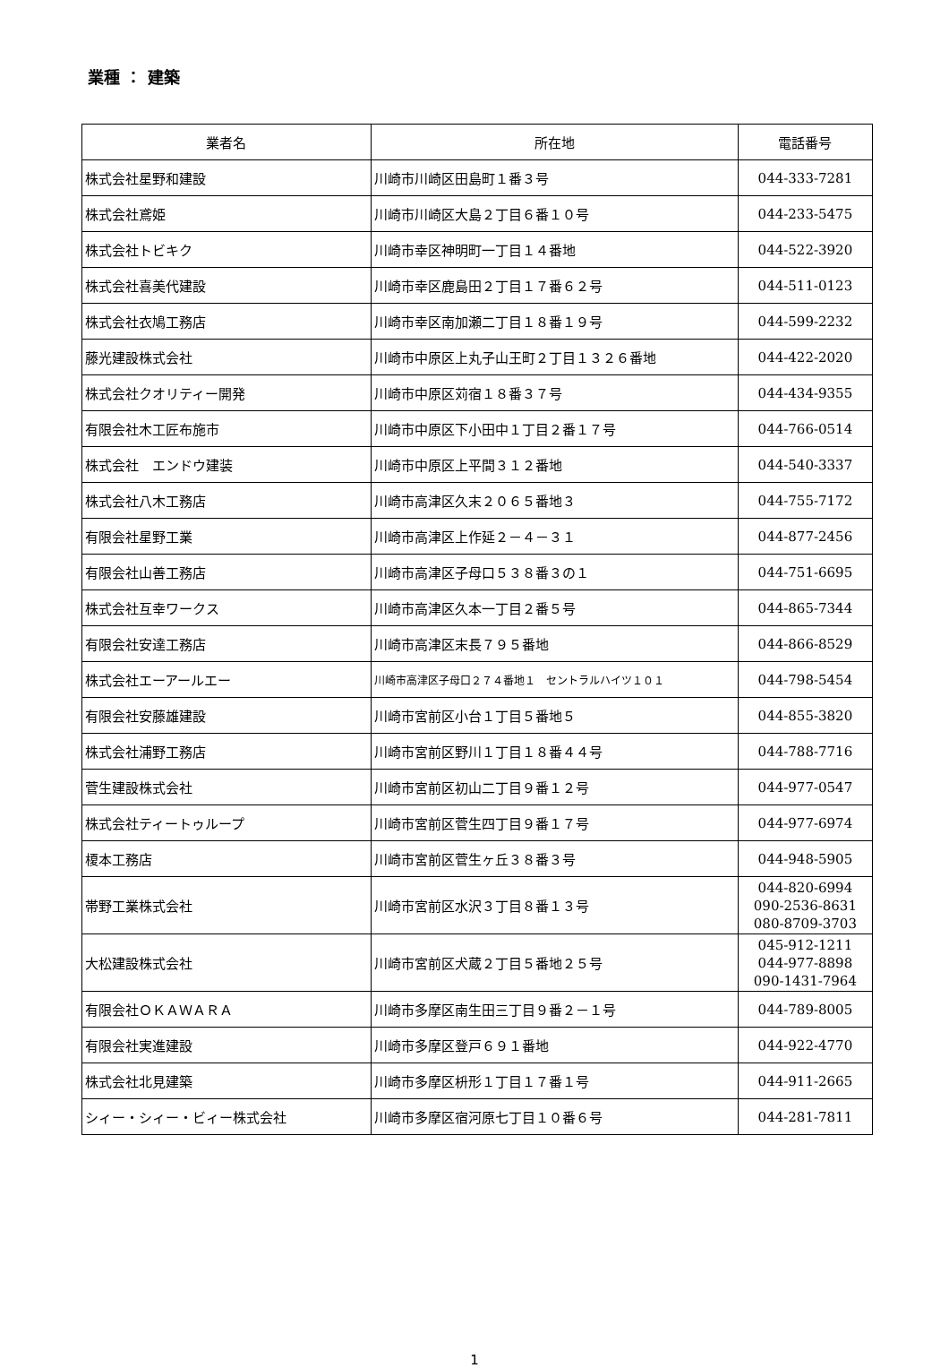業種 ： 建築
| 業者名 | 所在地 | 電話番号 |
| --- | --- | --- |
| 株式会社星野和建設 | 川崎市川崎区田島町１番３号 | 044-333-7281 |
| 株式会社鳶姫 | 川崎市川崎区大島２丁目６番１０号 | 044-233-5475 |
| 株式会社トビキク | 川崎市幸区神明町一丁目１４番地 | 044-522-3920 |
| 株式会社喜美代建設 | 川崎市幸区鹿島田２丁目１７番６２号 | 044-511-0123 |
| 株式会社衣鳩工務店 | 川崎市幸区南加瀬二丁目１８番１９号 | 044-599-2232 |
| 藤光建設株式会社 | 川崎市中原区上丸子山王町２丁目１３２６番地 | 044-422-2020 |
| 株式会社クオリティー開発 | 川崎市中原区苅宿１８番３７号 | 044-434-9355 |
| 有限会社木工匠布施市 | 川崎市中原区下小田中１丁目２番１７号 | 044-766-0514 |
| 株式会社 エンドウ建装 | 川崎市中原区上平間３１２番地 | 044-540-3337 |
| 株式会社八木工務店 | 川崎市高津区久末２０６５番地３ | 044-755-7172 |
| 有限会社星野工業 | 川崎市高津区上作延２－４－３１ | 044-877-2456 |
| 有限会社山善工務店 | 川崎市高津区子母口５３８番３の１ | 044-751-6695 |
| 株式会社互幸ワークス | 川崎市高津区久本一丁目２番５号 | 044-865-7344 |
| 有限会社安達工務店 | 川崎市高津区末長７９５番地 | 044-866-8529 |
| 株式会社エーアールエー | 川崎市高津区子母口２７４番地１ セントラルハイツ１０１ | 044-798-5454 |
| 有限会社安藤雄建設 | 川崎市宮前区小台１丁目５番地５ | 044-855-3820 |
| 株式会社浦野工務店 | 川崎市宮前区野川１丁目１８番４４号 | 044-788-7716 |
| 菅生建設株式会社 | 川崎市宮前区初山二丁目９番１２号 | 044-977-0547 |
| 株式会社ティートゥループ | 川崎市宮前区菅生四丁目９番１７号 | 044-977-6974 |
| 榎本工務店 | 川崎市宮前区菅生ヶ丘３８番３号 | 044-948-5905 |
| 帯野工業株式会社 | 川崎市宮前区水沢３丁目８番１３号 | 044-820-6994 090-2536-8631 080-8709-3703 |
| 大松建設株式会社 | 川崎市宮前区犬蔵２丁目５番地２５号 | 045-912-1211 044-977-8898 090-1431-7964 |
| 有限会社ＯＫＡＷＡＲＡ | 川崎市多摩区南生田三丁目９番２－１号 | 044-789-8005 |
| 有限会社実進建設 | 川崎市多摩区登戸６９１番地 | 044-922-4770 |
| 株式会社北見建築 | 川崎市多摩区枡形１丁目１７番１号 | 044-911-2665 |
| シィー・シィー・ビィー株式会社 | 川崎市多摩区宿河原七丁目１０番６号 | 044-281-7811 |
1